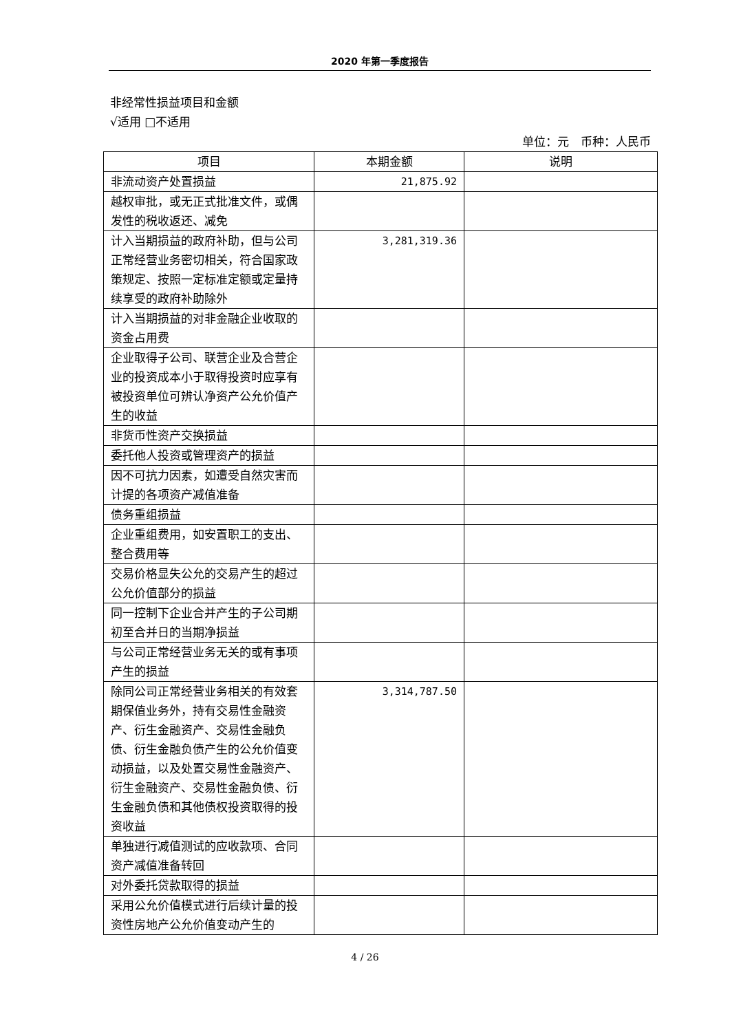2020 年第一季度报告
非经常性损益项目和金额
√适用 □不适用
单位：元　币种：人民币
| 项目 | 本期金额 | 说明 |
| --- | --- | --- |
| 非流动资产处置损益 | 21,875.92 | |
| 越权审批，或无正式批准文件，或偶发性的税收返还、减免 | | |
| 计入当期损益的政府补助，但与公司正常经营业务密切相关，符合国家政策规定、按照一定标准定额或定量持续享受的政府补助除外 | 3,281,319.36 | |
| 计入当期损益的对非金融企业收取的资金占用费 | | |
| 企业取得子公司、联营企业及合营企业的投资成本小于取得投资时应享有被投资单位可辨认净资产公允价值产生的收益 | | |
| 非货币性资产交换损益 | | |
| 委托他人投资或管理资产的损益 | | |
| 因不可抗力因素，如遭受自然灾害而计提的各项资产减值准备 | | |
| 债务重组损益 | | |
| 企业重组费用，如安置职工的支出、整合费用等 | | |
| 交易价格显失公允的交易产生的超过公允价值部分的损益 | | |
| 同一控制下企业合并产生的子公司期初至合并日的当期净损益 | | |
| 与公司正常经营业务无关的或有事项产生的损益 | | |
| 除同公司正常经营业务相关的有效套期保值业务外，持有交易性金融资产、衍生金融资产、交易性金融负债、衍生金融负债产生的公允价值变动损益，以及处置交易性金融资产、衍生金融资产、交易性金融负债、衍生金融负债和其他债权投资取得的投资收益 | 3,314,787.50 | |
| 单独进行减值测试的应收款项、合同资产减值准备转回 | | |
| 对外委托贷款取得的损益 | | |
| 采用公允价值模式进行后续计量的投资性房地产公允价值变动产生的 | | |
4 / 26